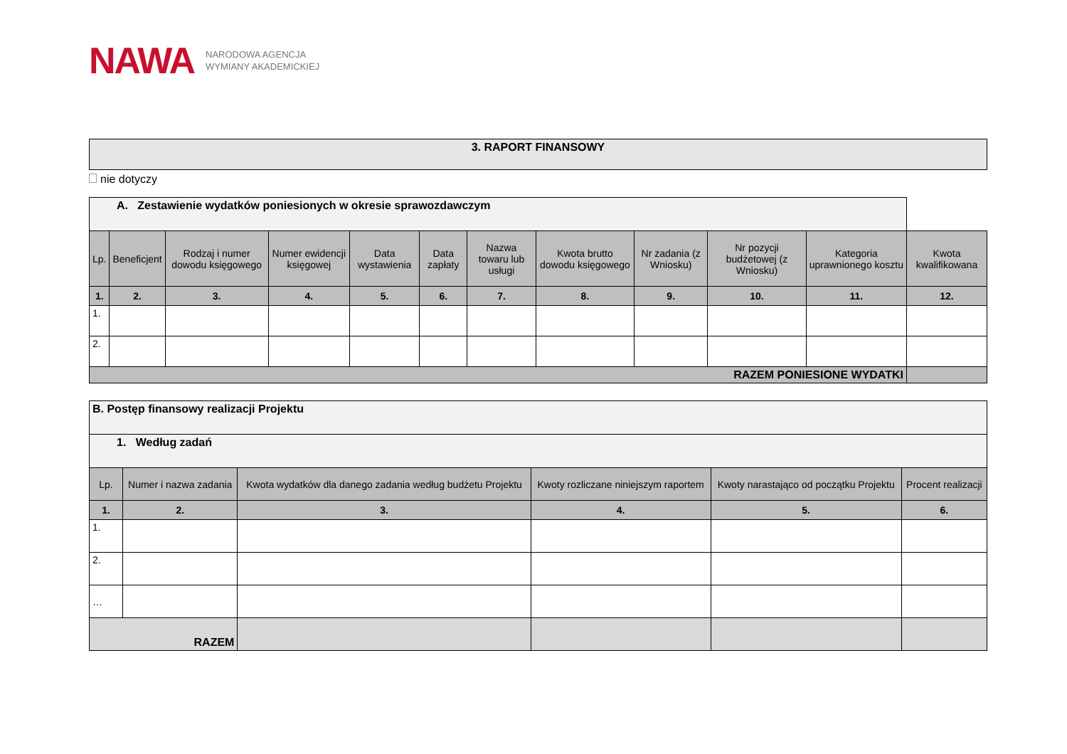NAWA
NARODOWA AGENCJA
WYMIANY AKADEMICKIEJ
3. RAPORT FINANSOWY
nie dotyczy
| A. Zestawienie wydatków poniesionych w okresie sprawozdawczym | | | | | | | | | | | |
| Lp. | Beneficjent | Rodzaj i numer dowodu księgowego | Numer ewidencji księgowej | Data wystawienia | Data zapłaty | Nazwa towaru lub usługi | Kwota brutto dowodu księgowego | Nr zadania (z Wniosku) | Nr pozycji budżetowej (z Wniosku) | Kategoria uprawnionego kosztu | Kwota kwalifikowana |
| 1. | 2. | 3. | 4. | 5. | 6. | 7. | 8. | 9. | 10. | 11. | 12. |
| 1. | | | | | | | | | | | |
| 2. | | | | | | | | | | | |
| RAZEM PONIESIONE WYDATKI | | | | | | | | | | | |
| B. Postęp finansowy realizacji Projektu | | | | | |
| 1. Według zadań | | | | | |
| Lp. | Numer i nazwa zadania | Kwota wydatków dla danego zadania według budżetu Projektu | Kwoty rozliczane niniejszym raportem | Kwoty narastająco od początku Projektu | Procent realizacji |
| 1. | 2. | 3. | 4. | 5. | 6. |
| 1. | | | | | |
| 2. | | | | | |
| … | | | | | |
| RAZEM | | | | | |